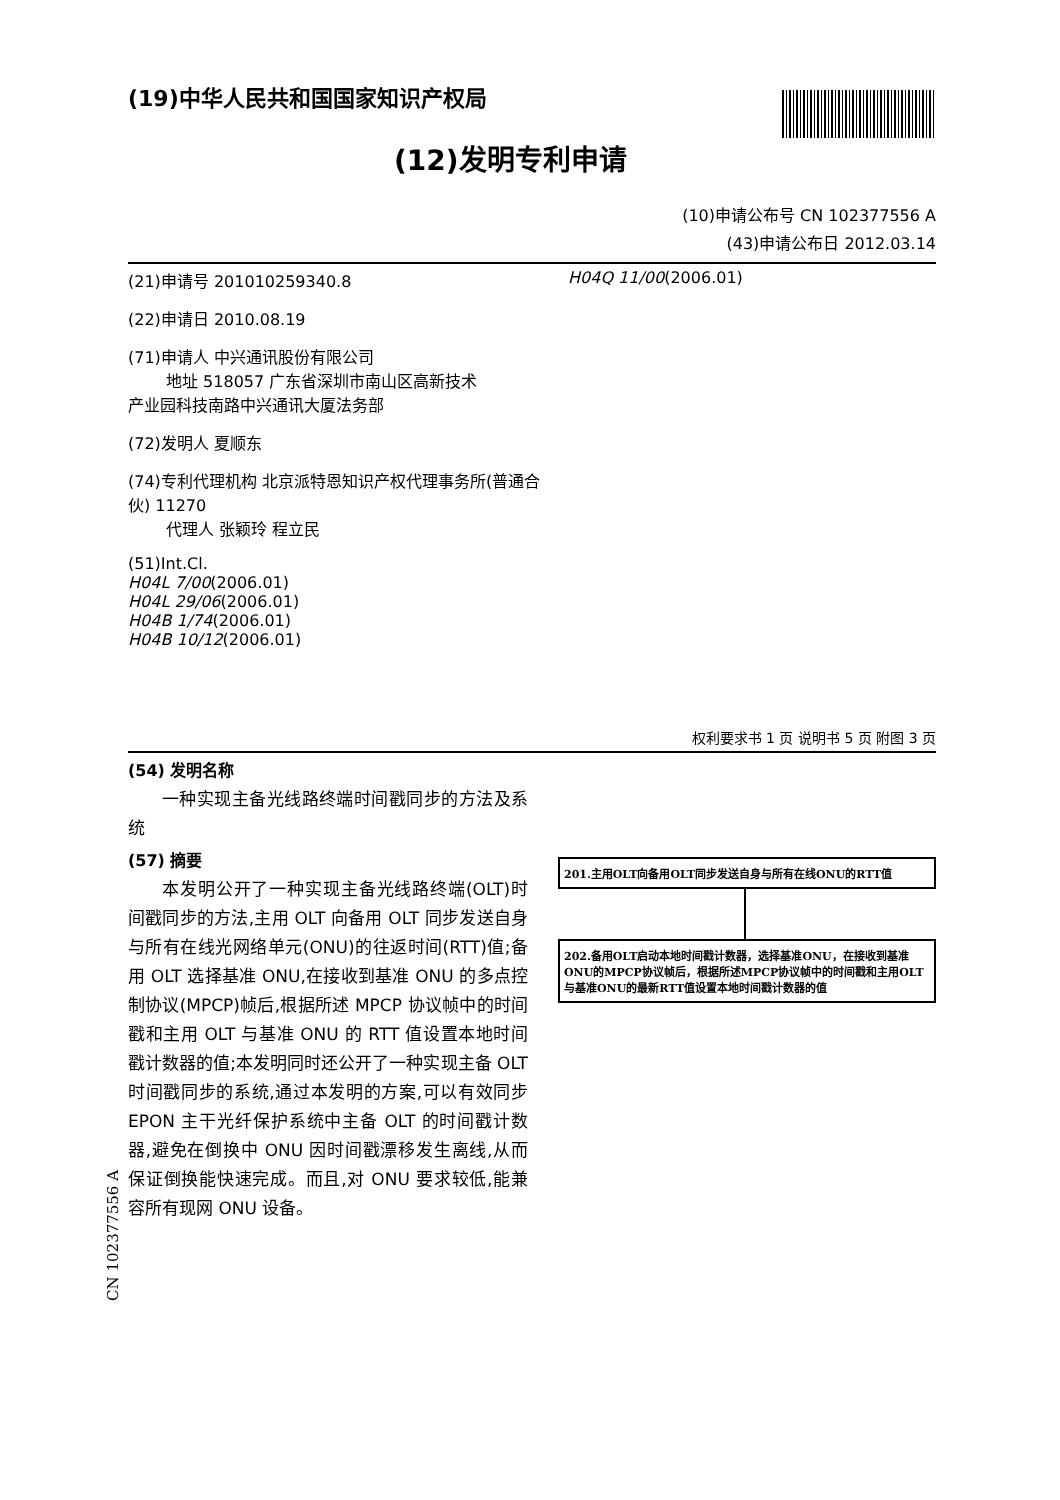(19)中华人民共和国国家知识产权局
(12)发明专利申请
(10)申请公布号 CN 102377556 A
(43)申请公布日 2012.03.14
(21)申请号 201010259340.8
(22)申请日 2010.08.19
(71)申请人 中兴通讯股份有限公司
地址 518057 广东省深圳市南山区高新技术
产业园科技南路中兴通讯大厦法务部
(72)发明人 夏顺东
(74)专利代理机构 北京派特恩知识产权代理事务所(普通合伙) 11270
代理人 张颖玲 程立民
(51)Int.Cl.
H04L 7/00(2006.01)
H04L 29/06(2006.01)
H04B 1/74(2006.01)
H04B 10/12(2006.01)
H04Q 11/00(2006.01)
权利要求书 1 页 说明书 5 页 附图 3 页
(54) 发明名称
一种实现主备光线路终端时间戳同步的方法及系统
(57) 摘要
本发明公开了一种实现主备光线路终端(OLT)时间戳同步的方法,主用 OLT 向备用 OLT 同步发送自身与所有在线光网络单元(ONU)的往返时间(RTT)值;备用 OLT 选择基准 ONU,在接收到基准 ONU 的多点控制协议(MPCP)帧后,根据所述 MPCP 协议帧中的时间戳和主用 OLT 与基准 ONU 的 RTT 值设置本地时间戳计数器的值;本发明同时还公开了一种实现主备 OLT 时间戳同步的系统,通过本发明的方案,可以有效同步 EPON 主干光纤保护系统中主备 OLT 的时间戳计数器,避免在倒换中 ONU 因时间戳漂移发生离线,从而保证倒换能快速完成。而且,对 ONU 要求较低,能兼容所有现网 ONU 设备。
201.主用OLT向备用OLT同步发送自身与所有在线ONU的RTT值
202.备用OLT启动本地时间戳计数器，选择基准ONU，在接收到基准ONU的MPCP协议帧后，根据所述MPCP协议帧中的时间戳和主用OLT与基准ONU的最新RTT值设置本地时间戳计数器的值
CN 102377556 A